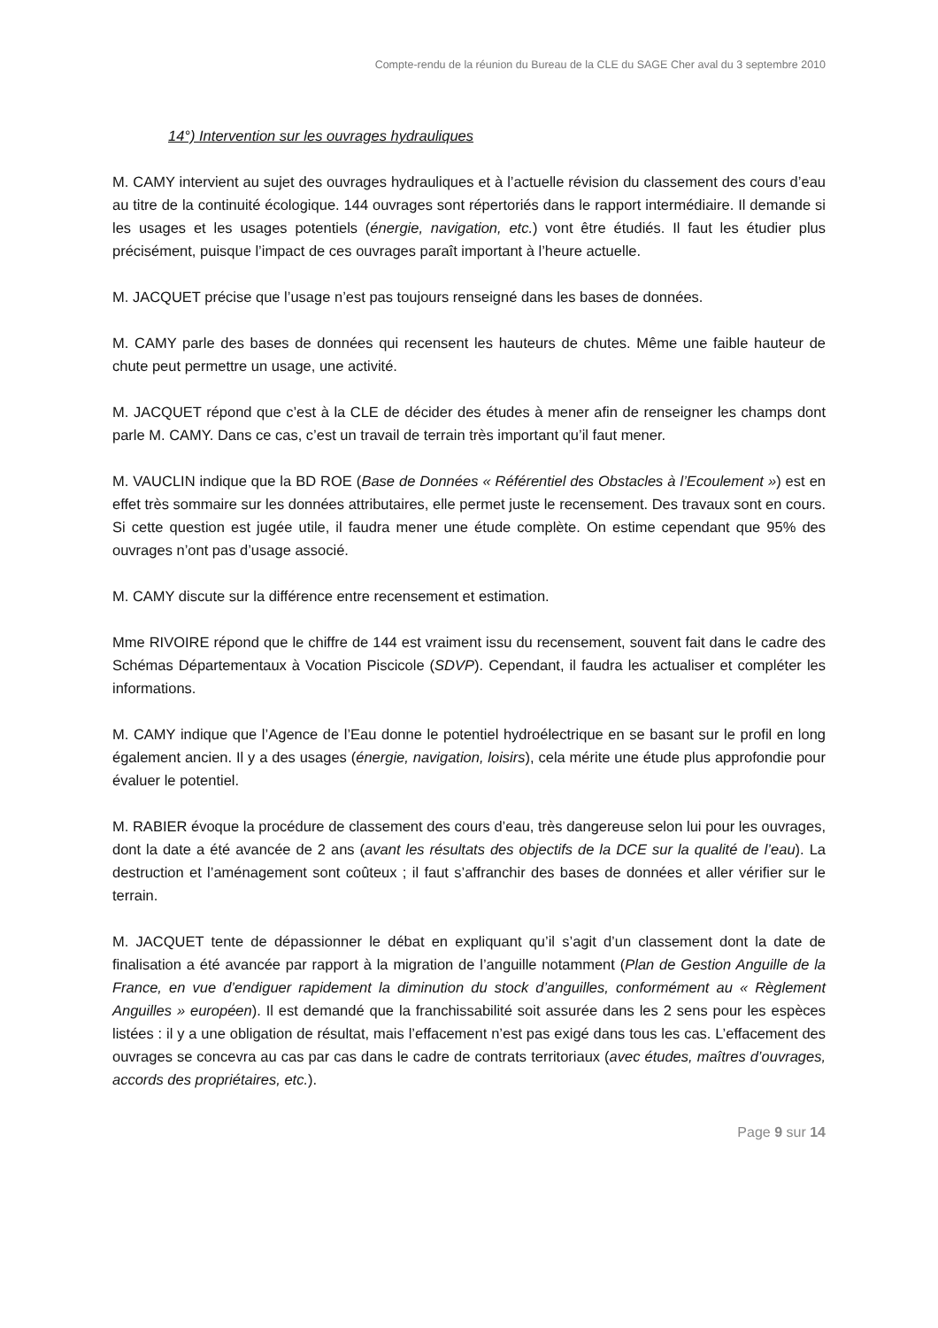Compte-rendu de la réunion du Bureau de la CLE du SAGE Cher aval du 3 septembre 2010
14°) Intervention sur les ouvrages hydrauliques
M. CAMY intervient au sujet des ouvrages hydrauliques et à l’actuelle révision du classement des cours d’eau au titre de la continuité écologique. 144 ouvrages sont répertoriés dans le rapport intermédiaire. Il demande si les usages et les usages potentiels (énergie, navigation, etc.) vont être étudiés. Il faut les étudier plus précisément, puisque l’impact de ces ouvrages paraît important à l’heure actuelle.
M. JACQUET précise que l’usage n’est pas toujours renseigné dans les bases de données.
M. CAMY parle des bases de données qui recensent les hauteurs de chutes. Même une faible hauteur de chute peut permettre un usage, une activité.
M. JACQUET répond que c’est à la CLE de décider des études à mener afin de renseigner les champs dont parle M. CAMY. Dans ce cas, c’est un travail de terrain très important qu’il faut mener.
M. VAUCLIN indique que la BD ROE (Base de Données « Référentiel des Obstacles à l’Ecoulement ») est en effet très sommaire sur les données attributaires, elle permet juste le recensement. Des travaux sont en cours. Si cette question est jugée utile, il faudra mener une étude complète. On estime cependant que 95% des ouvrages n’ont pas d’usage associé.
M. CAMY discute sur la différence entre recensement et estimation.
Mme RIVOIRE répond que le chiffre de 144 est vraiment issu du recensement, souvent fait dans le cadre des Schémas Départementaux à Vocation Piscicole (SDVP). Cependant, il faudra les actualiser et compléter les informations.
M. CAMY indique que l’Agence de l’Eau donne le potentiel hydroélectrique en se basant sur le profil en long également ancien. Il y a des usages (énergie, navigation, loisirs), cela mérite une étude plus approfondie pour évaluer le potentiel.
M. RABIER évoque la procédure de classement des cours d’eau, très dangereuse selon lui pour les ouvrages, dont la date a été avancée de 2 ans (avant les résultats des objectifs de la DCE sur la qualité de l’eau). La destruction et l’aménagement sont coûteux ; il faut s’affranchir des bases de données et aller vérifier sur le terrain.
M. JACQUET tente de dépassionner le débat en expliquant qu’il s’agit d’un classement dont la date de finalisation a été avancée par rapport à la migration de l’anguille notamment (Plan de Gestion Anguille de la France, en vue d’endiguer rapidement la diminution du stock d’anguilles, conformément au « Règlement Anguilles » européen). Il est demandé que la franchissabilité soit assurée dans les 2 sens pour les espèces listées : il y a une obligation de résultat, mais l’effacement n’est pas exigé dans tous les cas. L’effacement des ouvrages se concevra au cas par cas dans le cadre de contrats territoriaux (avec études, maîtres d’ouvrages, accords des propriétaires, etc.).
Page 9 sur 14